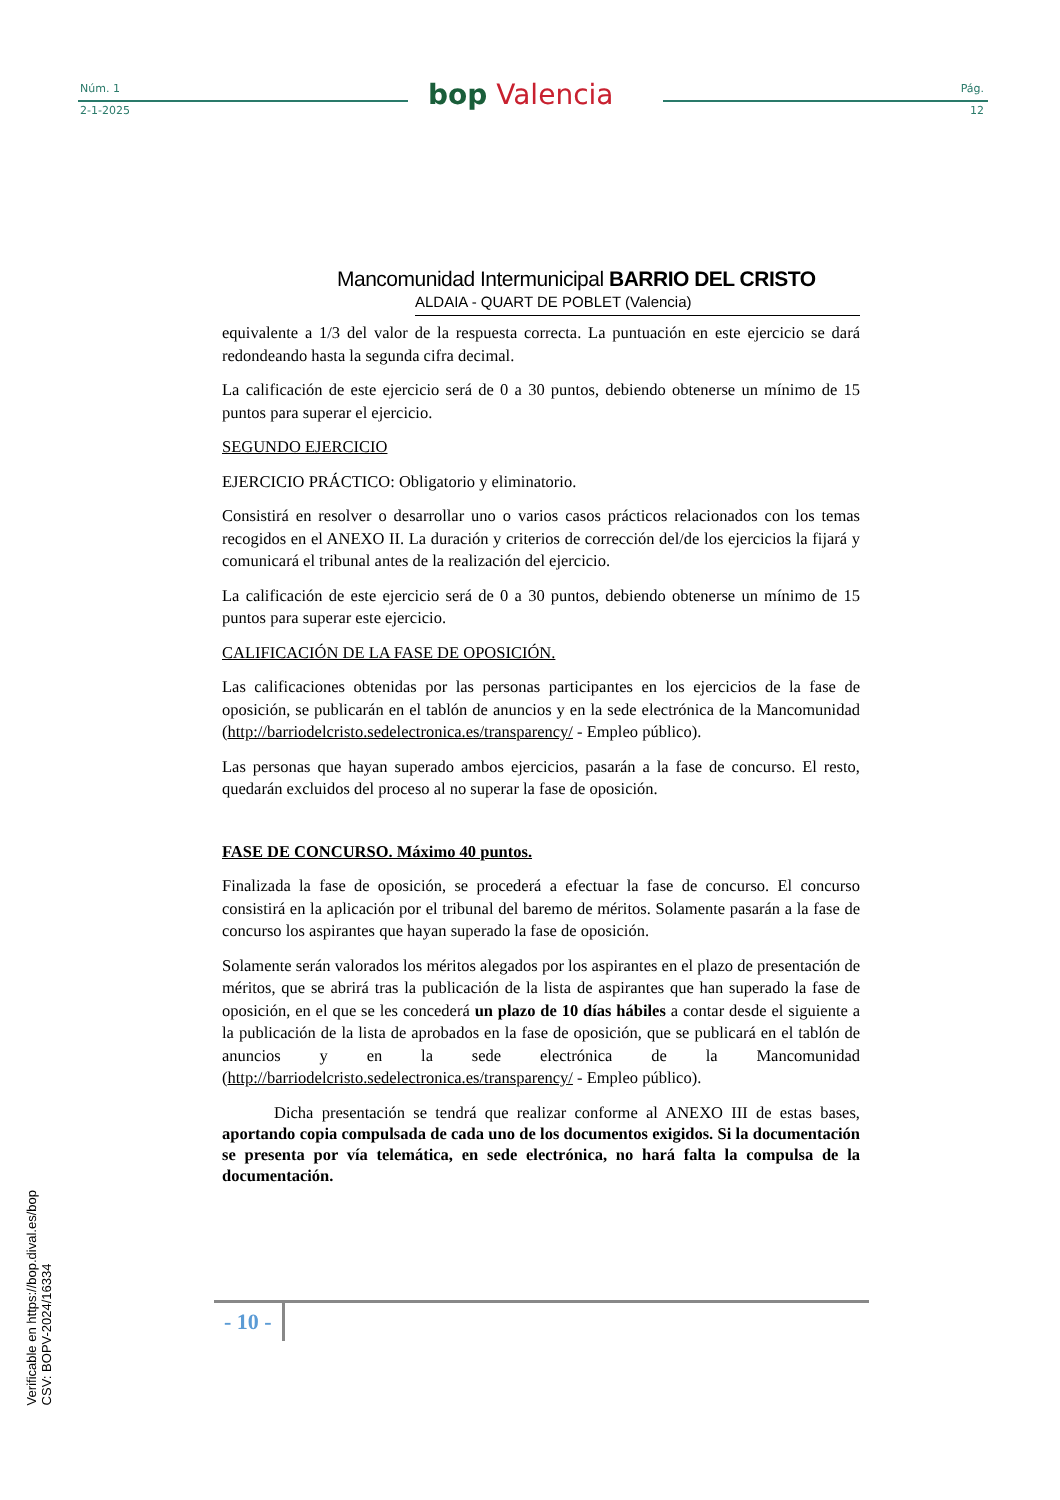Núm. 1
2-1-2025 bop Valencia Pág.
12
Mancomunidad Intermunicipal BARRIO DEL CRISTO
ALDAIA - QUART DE POBLET (Valencia)
equivalente a 1/3 del valor de la respuesta correcta. La puntuación en este ejercicio se dará redondeando hasta la segunda cifra decimal.
La calificación de este ejercicio será de 0 a 30 puntos, debiendo obtenerse un mínimo de 15 puntos para superar el ejercicio.
SEGUNDO EJERCICIO
EJERCICIO PRÁCTICO: Obligatorio y eliminatorio.
Consistirá en resolver o desarrollar uno o varios casos prácticos relacionados con los temas recogidos en el ANEXO II. La duración y criterios de corrección del/de los ejercicios la fijará y comunicará el tribunal antes de la realización del ejercicio.
La calificación de este ejercicio será de 0 a 30 puntos, debiendo obtenerse un mínimo de 15 puntos para superar este ejercicio.
CALIFICACIÓN DE LA FASE DE OPOSICIÓN.
Las calificaciones obtenidas por las personas participantes en los ejercicios de la fase de oposición, se publicarán en el tablón de anuncios y en la sede electrónica de la Mancomunidad (http://barriodelcristo.sedelectronica.es/transparency/ - Empleo público).
Las personas que hayan superado ambos ejercicios, pasarán a la fase de concurso. El resto, quedarán excluidos del proceso al no superar la fase de oposición.
FASE DE CONCURSO. Máximo 40 puntos.
Finalizada la fase de oposición, se procederá a efectuar la fase de concurso. El concurso consistirá en la aplicación por el tribunal del baremo de méritos. Solamente pasarán a la fase de concurso los aspirantes que hayan superado la fase de oposición.
Solamente serán valorados los méritos alegados por los aspirantes en el plazo de presentación de méritos, que se abrirá tras la publicación de la lista de aspirantes que han superado la fase de oposición, en el que se les concederá un plazo de 10 días hábiles a contar desde el siguiente a la publicación de la lista de aprobados en la fase de oposición, que se publicará en el tablón de anuncios y en la sede electrónica de la Mancomunidad (http://barriodelcristo.sedelectronica.es/transparency/ - Empleo público).
Dicha presentación se tendrá que realizar conforme al ANEXO III de estas bases, aportando copia compulsada de cada uno de los documentos exigidos. Si la documentación se presenta por vía telemática, en sede electrónica, no hará falta la compulsa de la documentación.
- 10 -
Verificable en https://bop.dival.es/bop
CSV: BOPV-2024/16334